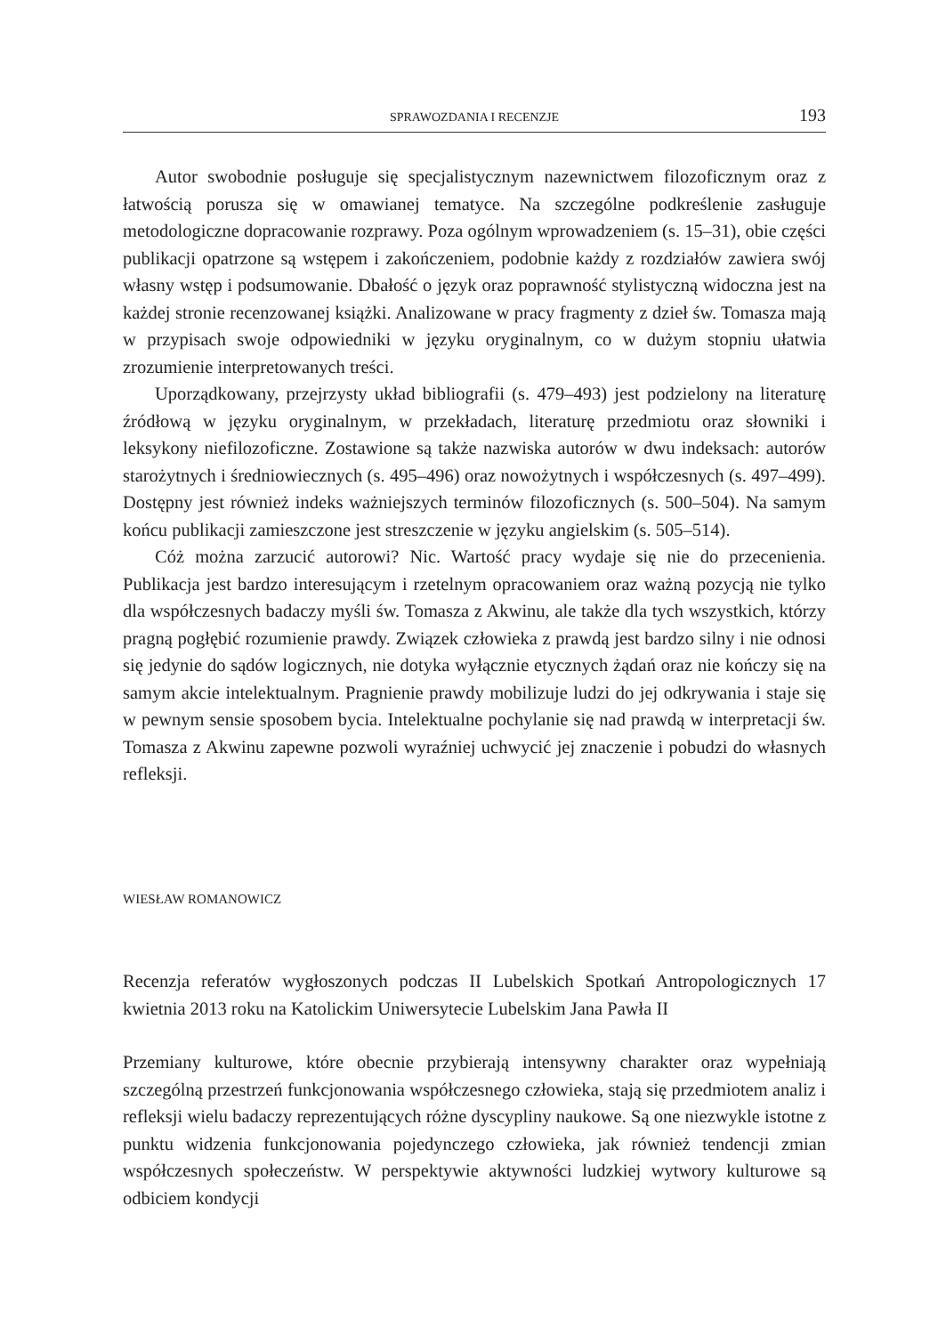SPRAWOZDANIA I RECENZJE 193
Autor swobodnie posługuje się specjalistycznym nazewnictwem filozoficznym oraz z łatwością porusza się w omawianej tematyce. Na szczególne podkreślenie zasługuje metodologiczne dopracowanie rozprawy. Poza ogólnym wprowadzeniem (s. 15–31), obie części publikacji opatrzone są wstępem i zakończeniem, podobnie każdy z rozdziałów zawiera swój własny wstęp i podsumowanie. Dbałość o język oraz poprawność stylistyczną widoczna jest na każdej stronie recenzowanej książki. Analizowane w pracy fragmenty z dzieł św. Tomasza mają w przypisach swoje odpowiedniki w języku oryginalnym, co w dużym stopniu ułatwia zrozumienie interpretowanych treści.
Uporządkowany, przejrzysty układ bibliografii (s. 479–493) jest podzielony na literaturę źródłową w języku oryginalnym, w przekładach, literaturę przedmiotu oraz słowniki i leksykony niefilozoficzne. Zostawione są także nazwiska autorów w dwu indeksach: autorów starożytnych i średniowiecznych (s. 495–496) oraz nowożytnych i współczesnych (s. 497–499). Dostępny jest również indeks ważniejszych terminów filozoficznych (s. 500–504). Na samym końcu publikacji zamieszczone jest streszczenie w języku angielskim (s. 505–514).
Cóż można zarzucić autorowi? Nic. Wartość pracy wydaje się nie do przecenienia. Publikacja jest bardzo interesującym i rzetelnym opracowaniem oraz ważną pozycją nie tylko dla współczesnych badaczy myśli św. Tomasza z Akwinu, ale także dla tych wszystkich, którzy pragną pogłębić rozumienie prawdy. Związek człowieka z prawdą jest bardzo silny i nie odnosi się jedynie do sądów logicznych, nie dotyka wyłącznie etycznych żądań oraz nie kończy się na samym akcie intelektualnym. Pragnienie prawdy mobilizuje ludzi do jej odkrywania i staje się w pewnym sensie sposobem bycia. Intelektualne pochylanie się nad prawdą w interpretacji św. Tomasza z Akwinu zapewne pozwoli wyraźniej uchwycić jej znaczenie i pobudzi do własnych refleksji.
WIESŁAW ROMANOWICZ
Recenzja referatów wygłoszonych podczas II Lubelskich Spotkań Antropologicznych 17 kwietnia 2013 roku na Katolickim Uniwersytecie Lubelskim Jana Pawła II
Przemiany kulturowe, które obecnie przybierają intensywny charakter oraz wypełniają szczególną przestrzeń funkcjonowania współczesnego człowieka, stają się przedmiotem analiz i refleksji wielu badaczy reprezentujących różne dyscypliny naukowe. Są one niezwykle istotne z punktu widzenia funkcjonowania pojedynczego człowieka, jak również tendencji zmian współczesnych społeczeństw. W perspektywie aktywności ludzkiej wytwory kulturowe są odbiciem kondycji